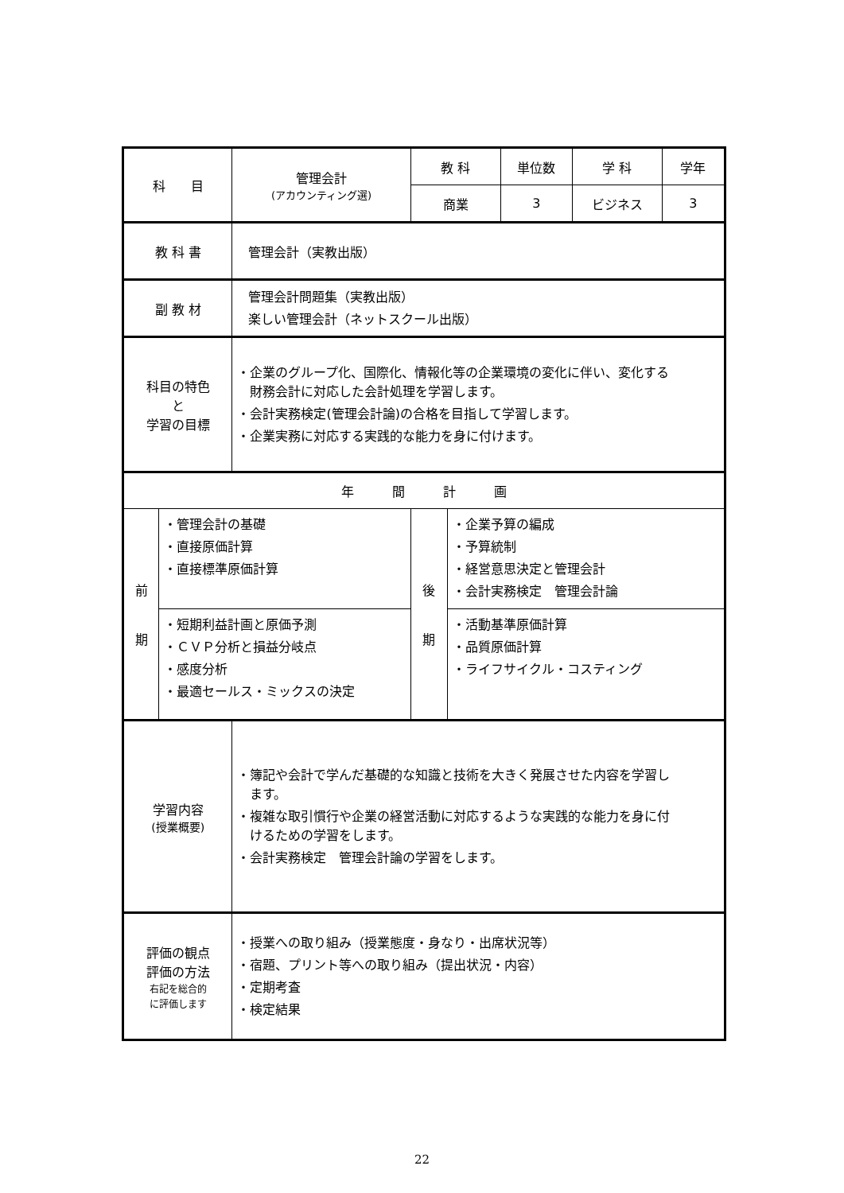| 科 目 | | 管理会計 (アカウンティング選) | 教 科 | | 単位数 | 学 科 | 学年 |
| | | | 商業 | | 3 | ビジネス | 3 |
| 教 科 書 | | 管理会計（実教出版） | | | | | |
| 副 教 材 | | 管理会計問題集（実教出版） 楽しい管理会計（ネットスクール出版） | | | | | |
| 科目の特色 と 学習の目標 | | ・企業のグループ化、国際化、情報化等の企業環境の変化に伴い、変化する 財務会計に対応した会計処理を学習します。 ・会計実務検定(管理会計論)の合格を目指して学習します。 ・企業実務に対応する実践的な能力を身に付けます。 | | | | | |
| 年 間 計 画 | | | | | | | |
| 前 期 | ・管理会計の基礎 ・直接原価計算 ・直接標準原価計算 | | 後 期 | ・企業予算の編成 ・予算統制 ・経営意思決定と管理会計 ・会計実務検定 管理会計論 | | | |
| | ・短期利益計画と原価予測 ・ＣＶＰ分析と損益分岐点 ・感度分析 ・最適セールス・ミックスの決定 | | | ・活動基準原価計算 ・品質原価計算 ・ライフサイクル・コスティング | | | |
| 学習内容 (授業概要) | | ・簿記や会計で学んだ基礎的な知識と技術を大きく発展させた内容を学習し ます。 ・複雑な取引慣行や企業の経営活動に対応するような実践的な能力を身に付 けるための学習をします。 ・会計実務検定 管理会計論の学習をします。 | | | | | |
| 評価の観点 評価の方法 右記を総合的 に評価します | | ・授業への取り組み（授業態度・身なり・出席状況等） ・宿題、プリント等への取り組み（提出状況・内容） ・定期考査 ・検定結果 | | | | | |
22